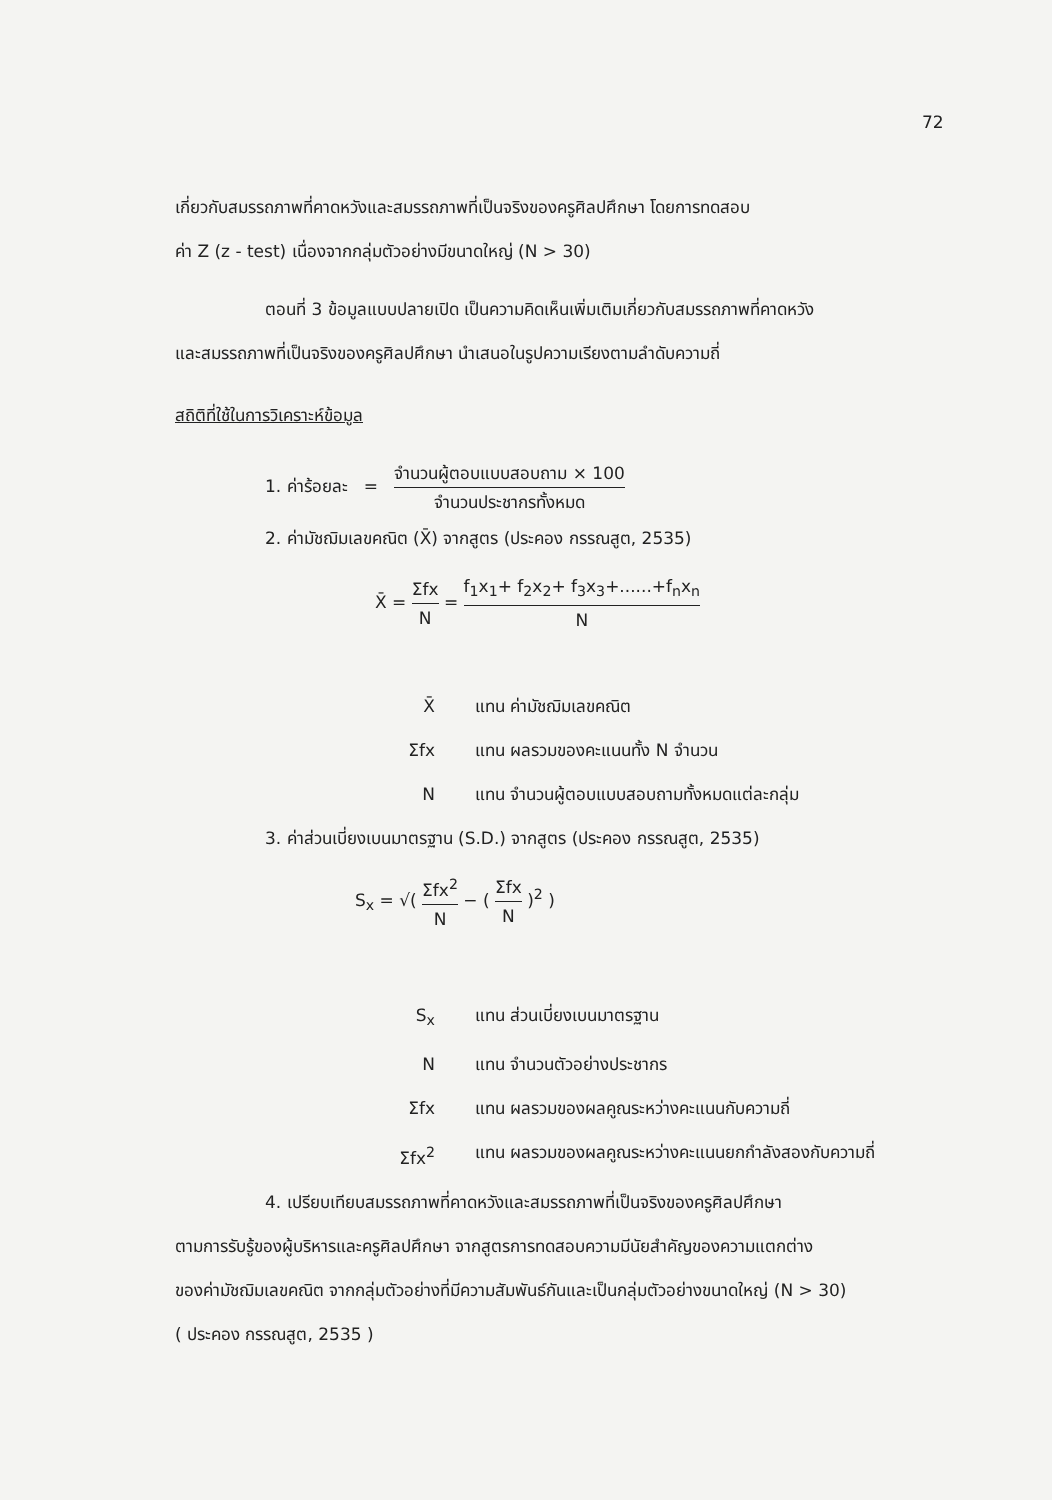72
เกี่ยวกับสมรรถภาพที่คาดหวังและสมรรถภาพที่เป็นจริงของครูศิลปศึกษา โดยการทดสอบ
ค่า Z (z - test) เนื่องจากกลุ่มตัวอย่างมีขนาดใหญ่ (N > 30)
ตอนที่ 3 ข้อมูลแบบปลายเปิด เป็นความคิดเห็นเพิ่มเติมเกี่ยวกับสมรรถภาพที่คาดหวัง
และสมรรถภาพที่เป็นจริงของครูศิลปศึกษา นำเสนอในรูปความเรียงตามลำดับความถี่
สถิติที่ใช้ในการวิเคราะห์ข้อมูล
1. ค่าร้อยละ = จำนวนผู้ตอบแบบสอบถาม × 100 จำนวนประชากรทั้งหมด
2. ค่ามัชฌิมเลขคณิต (X̄) จากสูตร (ประคอง กรรณสูต, 2535)
X̄ = Σfx N = f<sub>1</sub>x<sub>1</sub>+ f<sub>2</sub>x<sub>2</sub>+ f<sub>3</sub>x<sub>3</sub>+......+f<sub>n</sub>x<sub>n</sub> N
X̄ แทน ค่ามัชฌิมเลขคณิต
Σfx แทน ผลรวมของคะแนนทั้ง N จำนวน
N แทน จำนวนผู้ตอบแบบสอบถามทั้งหมดแต่ละกลุ่ม
3. ค่าส่วนเบี่ยงเบนมาตรฐาน (S.D.) จากสูตร (ประคอง กรรณสูต, 2535)
S<sub>x</sub> = √( Σfx<sup>2</sup> N − ( Σfx N )<sup>2</sup> )
S<sub>x</sub> แทน ส่วนเบี่ยงเบนมาตรฐาน
N แทน จำนวนตัวอย่างประชากร
Σfx แทน ผลรวมของผลคูณระหว่างคะแนนกับความถี่
Σfx<sup>2</sup> แทน ผลรวมของผลคูณระหว่างคะแนนยกกำลังสองกับความถี่
4. เปรียบเทียบสมรรถภาพที่คาดหวังและสมรรถภาพที่เป็นจริงของครูศิลปศึกษา
ตามการรับรู้ของผู้บริหารและครูศิลปศึกษา จากสูตรการทดสอบความมีนัยสำคัญของความแตกต่าง
ของค่ามัชฌิมเลขคณิต จากกลุ่มตัวอย่างที่มีความสัมพันธ์กันและเป็นกลุ่มตัวอย่างขนาดใหญ่ (N > 30)
( ประคอง กรรณสูต, 2535 )